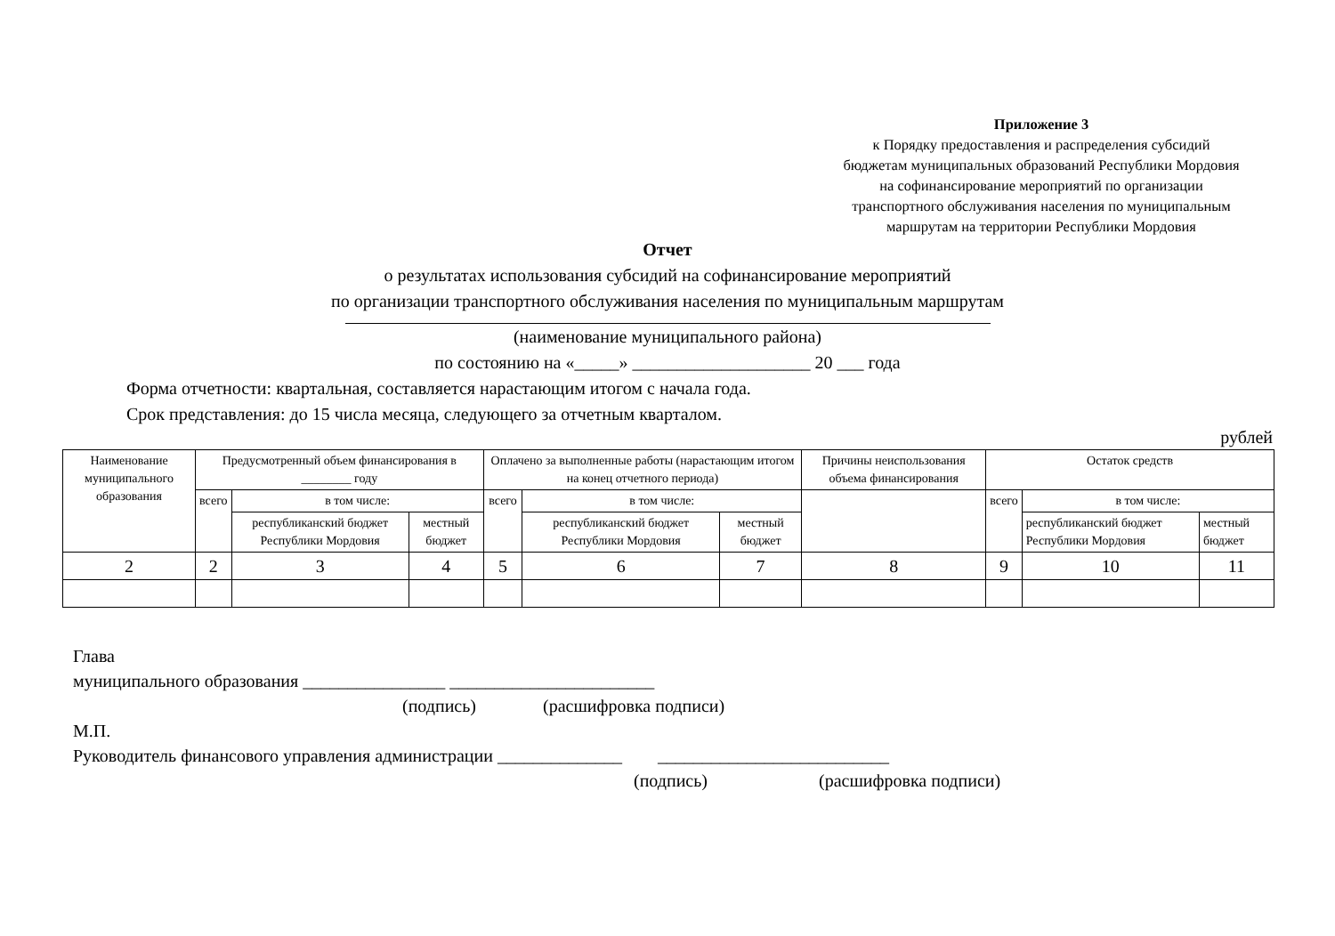Приложение 3
к Порядку предоставления и распределения субсидий
бюджетам муниципальных образований Республики Мордовия
на софинансирование мероприятий по организации
транспортного обслуживания населения по муниципальным
маршрутам на территории Республики Мордовия
Отчет
о результатах использования субсидий на софинансирование мероприятий
по организации транспортного обслуживания населения по муниципальным маршрутам
(наименование муниципального района)
по состоянию на «_____» ____________________ 20 ___ года
Форма отчетности: квартальная, составляется нарастающим итогом с начала года.
Срок представления: до 15 числа месяца, следующего за отчетным кварталом.
рублей
| Наименование муниципального образования | Предусмотренный объем финансирования в ________ году | | | Оплачено за выполненные работы (нарастающим итогом на конец отчетного периода) | | | Причины неиспользования объема финансирования | Остаток средств | | |
| --- | --- | --- | --- | --- | --- | --- | --- | --- | --- | --- |
| | всего | в том числе: | | всего | в том числе: | | | всего | в том числе: | |
| | | республиканский бюджет Республики Мордовия | местный бюджет | | республиканский бюджет Республики Мордовия | местный бюджет | | | республиканский бюджет Республики Мордовия | местный бюджет |
| 2 | 2 | 3 | 4 | 5 | 6 | 7 | 8 | 9 | 10 | 11 |
Глава
муниципального образования ________________ _______________________
(подпись) (расшифровка подписи)
М.П.
Руководитель финансового управления администрации ______________ __________________________
(подпись) (расшифровка подписи)